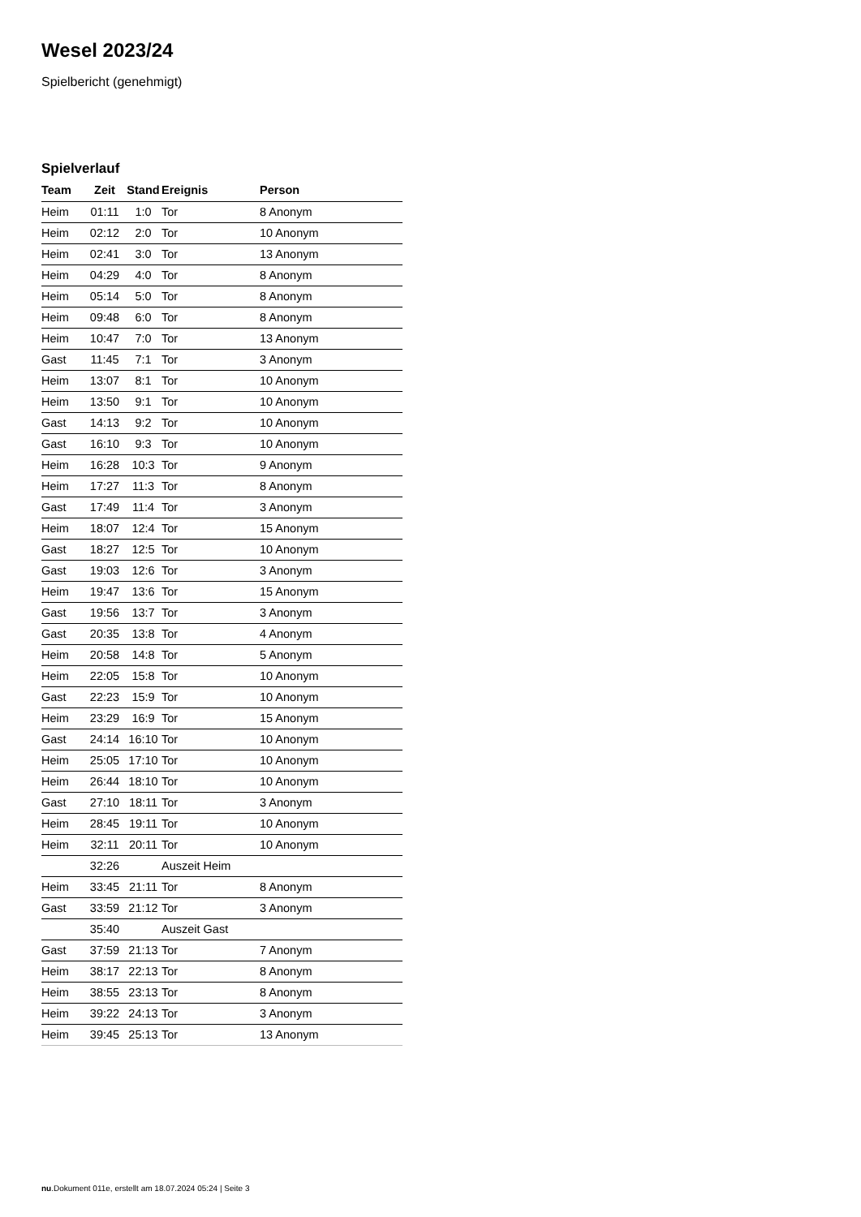Wesel 2023/24
Spielbericht (genehmigt)
Spielverlauf
| Team | Zeit | Stand | Ereignis | Person |
| --- | --- | --- | --- | --- |
| Heim | 01:11 | 1:0 | Tor | 8 Anonym |
| Heim | 02:12 | 2:0 | Tor | 10 Anonym |
| Heim | 02:41 | 3:0 | Tor | 13 Anonym |
| Heim | 04:29 | 4:0 | Tor | 8 Anonym |
| Heim | 05:14 | 5:0 | Tor | 8 Anonym |
| Heim | 09:48 | 6:0 | Tor | 8 Anonym |
| Heim | 10:47 | 7:0 | Tor | 13 Anonym |
| Gast | 11:45 | 7:1 | Tor | 3 Anonym |
| Heim | 13:07 | 8:1 | Tor | 10 Anonym |
| Heim | 13:50 | 9:1 | Tor | 10 Anonym |
| Gast | 14:13 | 9:2 | Tor | 10 Anonym |
| Gast | 16:10 | 9:3 | Tor | 10 Anonym |
| Heim | 16:28 | 10:3 | Tor | 9 Anonym |
| Heim | 17:27 | 11:3 | Tor | 8 Anonym |
| Gast | 17:49 | 11:4 | Tor | 3 Anonym |
| Heim | 18:07 | 12:4 | Tor | 15 Anonym |
| Gast | 18:27 | 12:5 | Tor | 10 Anonym |
| Gast | 19:03 | 12:6 | Tor | 3 Anonym |
| Heim | 19:47 | 13:6 | Tor | 15 Anonym |
| Gast | 19:56 | 13:7 | Tor | 3 Anonym |
| Gast | 20:35 | 13:8 | Tor | 4 Anonym |
| Heim | 20:58 | 14:8 | Tor | 5 Anonym |
| Heim | 22:05 | 15:8 | Tor | 10 Anonym |
| Gast | 22:23 | 15:9 | Tor | 10 Anonym |
| Heim | 23:29 | 16:9 | Tor | 15 Anonym |
| Gast | 24:14 | 16:10 | Tor | 10 Anonym |
| Heim | 25:05 | 17:10 | Tor | 10 Anonym |
| Heim | 26:44 | 18:10 | Tor | 10 Anonym |
| Gast | 27:10 | 18:11 | Tor | 3 Anonym |
| Heim | 28:45 | 19:11 | Tor | 10 Anonym |
| Heim | 32:11 | 20:11 | Tor | 10 Anonym |
| | 32:26 | | Auszeit Heim | |
| Heim | 33:45 | 21:11 | Tor | 8 Anonym |
| Gast | 33:59 | 21:12 | Tor | 3 Anonym |
| | 35:40 | | Auszeit Gast | |
| Gast | 37:59 | 21:13 | Tor | 7 Anonym |
| Heim | 38:17 | 22:13 | Tor | 8 Anonym |
| Heim | 38:55 | 23:13 | Tor | 8 Anonym |
| Heim | 39:22 | 24:13 | Tor | 3 Anonym |
| Heim | 39:45 | 25:13 | Tor | 13 Anonym |
nu.Dokument 011e, erstellt am 18.07.2024 05:24 | Seite 3